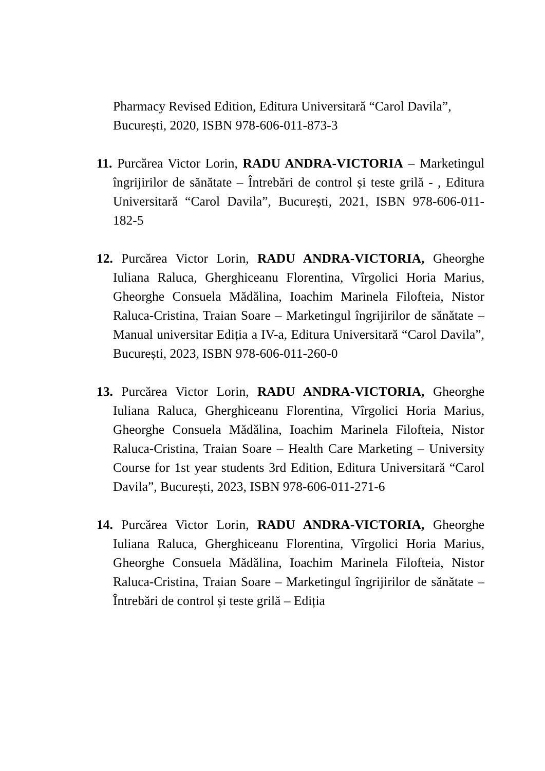Pharmacy Revised Edition, Editura Universitară “Carol Davila”, București, 2020, ISBN 978-606-011-873-3
11. Purcărea Victor Lorin, RADU ANDRA-VICTORIA – Marketingul îngrijirilor de sănătate – Întrebări de control și teste grilă - , Editura Universitară “Carol Davila”, București, 2021, ISBN 978-606-011-182-5
12. Purcărea Victor Lorin, RADU ANDRA-VICTORIA, Gheorghe Iuliana Raluca, Gherghiceanu Florentina, Vîrgolici Horia Marius, Gheorghe Consuela Mădălina, Ioachim Marinela Filofteia, Nistor Raluca-Cristina, Traian Soare – Marketingul îngrijirilor de sănătate – Manual universitar Ediția a IV-a, Editura Universitară “Carol Davila”, București, 2023, ISBN 978-606-011-260-0
13. Purcărea Victor Lorin, RADU ANDRA-VICTORIA, Gheorghe Iuliana Raluca, Gherghiceanu Florentina, Vîrgolici Horia Marius, Gheorghe Consuela Mădălina, Ioachim Marinela Filofteia, Nistor Raluca-Cristina, Traian Soare – Health Care Marketing – University Course for 1st year students 3rd Edition, Editura Universitară “Carol Davila”, București, 2023, ISBN 978-606-011-271-6
14. Purcărea Victor Lorin, RADU ANDRA-VICTORIA, Gheorghe Iuliana Raluca, Gherghiceanu Florentina, Vîrgolici Horia Marius, Gheorghe Consuela Mădălina, Ioachim Marinela Filofteia, Nistor Raluca-Cristina, Traian Soare – Marketingul îngrijirilor de sănătate – Întrebări de control și teste grilă – Ediția